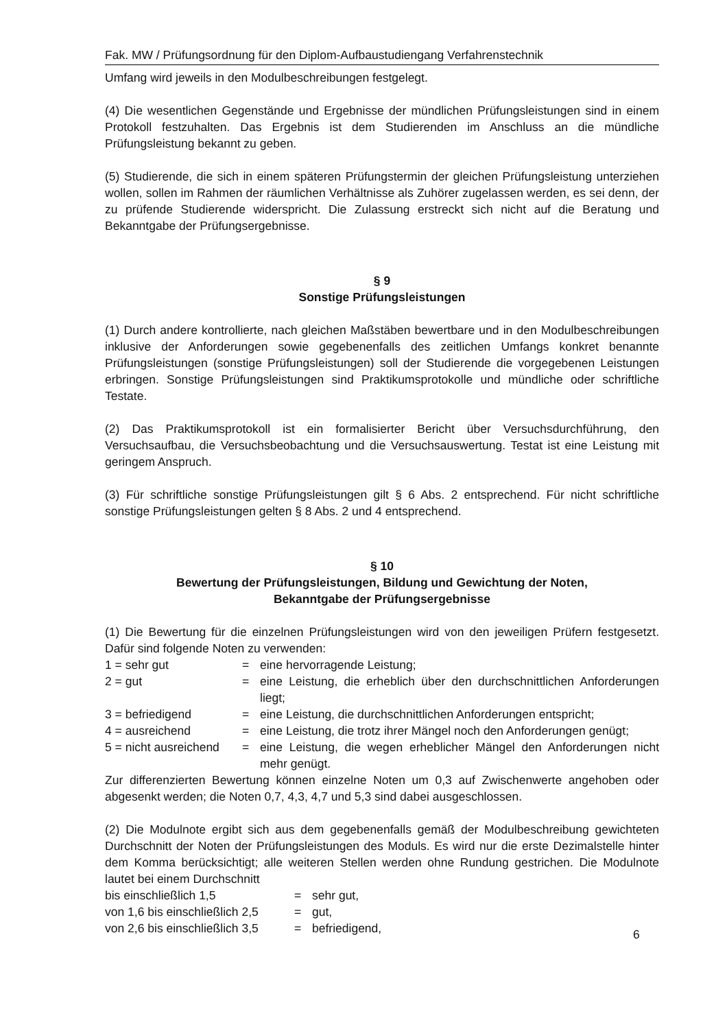Fak. MW / Prüfungsordnung für den Diplom-Aufbaustudiengang Verfahrenstechnik
Umfang wird jeweils in den Modulbeschreibungen festgelegt.
(4) Die wesentlichen Gegenstände und Ergebnisse der mündlichen Prüfungsleistungen sind in einem Protokoll festzuhalten. Das Ergebnis ist dem Studierenden im Anschluss an die mündliche Prüfungsleistung bekannt zu geben.
(5) Studierende, die sich in einem späteren Prüfungstermin der gleichen Prüfungsleistung unterziehen wollen, sollen im Rahmen der räumlichen Verhältnisse als Zuhörer zugelassen werden, es sei denn, der zu prüfende Studierende widerspricht. Die Zulassung erstreckt sich nicht auf die Beratung und Bekanntgabe der Prüfungsergebnisse.
§ 9
Sonstige Prüfungsleistungen
(1) Durch andere kontrollierte, nach gleichen Maßstäben bewertbare und in den Modulbeschreibungen inklusive der Anforderungen sowie gegebenenfalls des zeitlichen Umfangs konkret benannte Prüfungsleistungen (sonstige Prüfungsleistungen) soll der Studierende die vorgegebenen Leistungen erbringen. Sonstige Prüfungsleistungen sind Praktikumsprotokolle und mündliche oder schriftliche Testate.
(2) Das Praktikumsprotokoll ist ein formalisierter Bericht über Versuchsdurchführung, den Versuchsaufbau, die Versuchsbeobachtung und die Versuchsauswertung. Testat ist eine Leistung mit geringem Anspruch.
(3) Für schriftliche sonstige Prüfungsleistungen gilt § 6 Abs. 2 entsprechend. Für nicht schriftliche sonstige Prüfungsleistungen gelten § 8 Abs. 2 und 4 entsprechend.
§ 10
Bewertung der Prüfungsleistungen, Bildung und Gewichtung der Noten,
Bekanntgabe der Prüfungsergebnisse
(1) Die Bewertung für die einzelnen Prüfungsleistungen wird von den jeweiligen Prüfern festgesetzt. Dafür sind folgende Noten zu verwenden:
| 1 = sehr gut | = | eine hervorragende Leistung; |
| 2 = gut | = | eine Leistung, die erheblich über den durchschnittlichen Anforderungen liegt; |
| 3 = befriedigend | = | eine Leistung, die durchschnittlichen Anforderungen entspricht; |
| 4 = ausreichend | = | eine Leistung, die trotz ihrer Mängel noch den Anforderungen genügt; |
| 5 = nicht ausreichend | = | eine Leistung, die wegen erheblicher Mängel den Anforderungen nicht mehr genügt. |
Zur differenzierten Bewertung können einzelne Noten um 0,3 auf Zwischenwerte angehoben oder abgesenkt werden; die Noten 0,7, 4,3, 4,7 und 5,3 sind dabei ausgeschlossen.
(2) Die Modulnote ergibt sich aus dem gegebenenfalls gemäß der Modulbeschreibung gewichteten Durchschnitt der Noten der Prüfungsleistungen des Moduls. Es wird nur die erste Dezimalstelle hinter dem Komma berücksichtigt; alle weiteren Stellen werden ohne Rundung gestrichen. Die Modulnote lautet bei einem Durchschnitt
| bis einschließlich 1,5 | = | sehr gut, |
| von 1,6 bis einschließlich 2,5 | = | gut, |
| von 2,6 bis einschließlich 3,5 | = | befriedigend, |
6